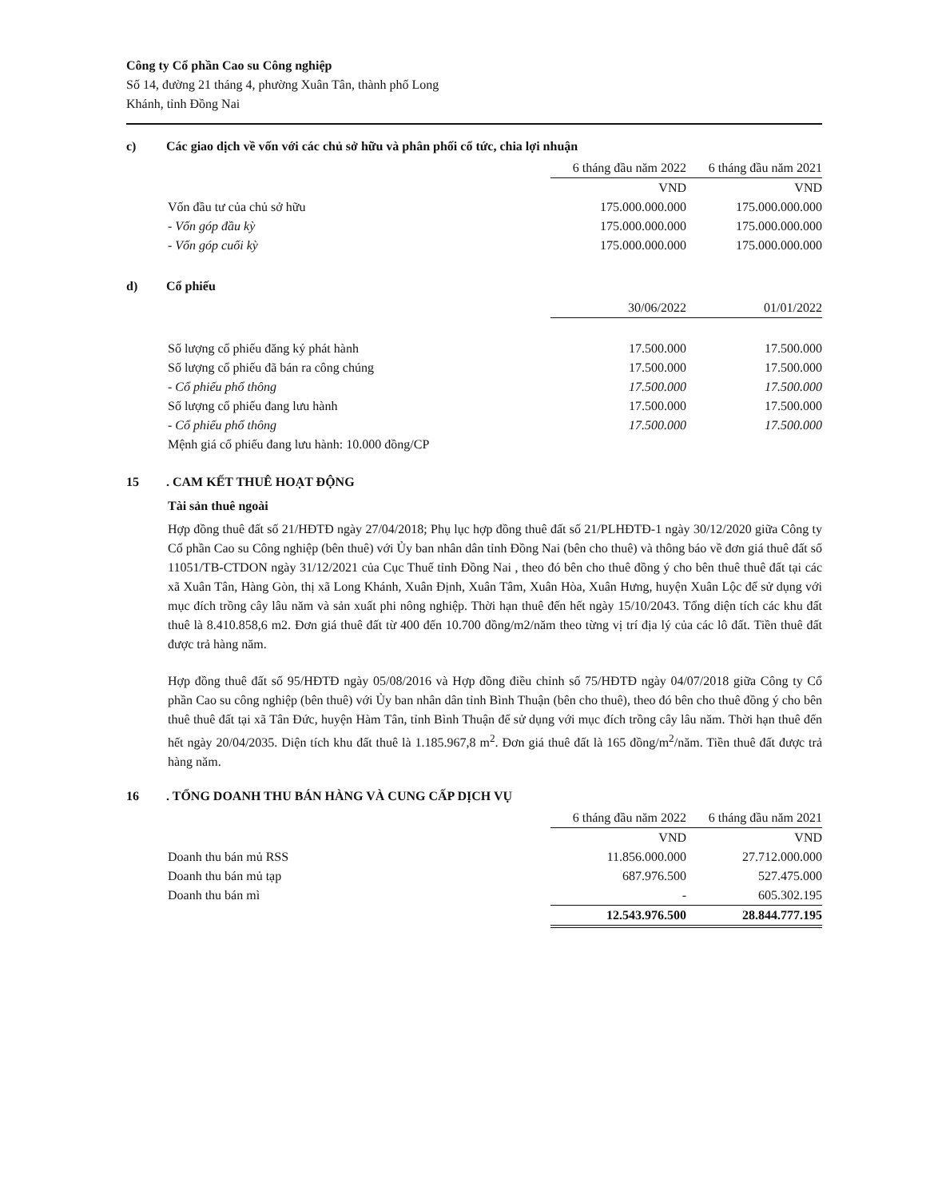Công ty Cổ phần Cao su Công nghiệp
Số 14, đường 21 tháng 4, phường Xuân Tân, thành phố Long
Khánh, tỉnh Đồng Nai
c) Các giao dịch về vốn với các chủ sở hữu và phân phối cổ tức, chia lợi nhuận
| | 6 tháng đầu năm 2022 | 6 tháng đầu năm 2021 |
| --- | --- | --- |
| | VND | VND |
| Vốn đầu tư của chủ sở hữu | 175.000.000.000 | 175.000.000.000 |
| - Vốn góp đầu kỳ | 175.000.000.000 | 175.000.000.000 |
| - Vốn góp cuối kỳ | 175.000.000.000 | 175.000.000.000 |
d) Cổ phiếu
| | 30/06/2022 | 01/01/2022 |
| --- | --- | --- |
| Số lượng cổ phiếu đăng ký phát hành | 17.500.000 | 17.500.000 |
| Số lượng cổ phiếu đã bán ra công chúng | 17.500.000 | 17.500.000 |
| - Cổ phiếu phổ thông | 17.500.000 | 17.500.000 |
| Số lượng cổ phiếu đang lưu hành | 17.500.000 | 17.500.000 |
| - Cổ phiếu phổ thông | 17.500.000 | 17.500.000 |
| Mệnh giá cổ phiếu đang lưu hành: 10.000 đồng/CP | | |
15. CAM KẾT THUÊ HOẠT ĐỘNG
Tài sản thuê ngoài
Hợp đồng thuê đất số 21/HĐTĐ ngày 27/04/2018; Phụ lục hợp đồng thuê đất số 21/PLHĐTĐ-1 ngày 30/12/2020 giữa Công ty Cổ phần Cao su Công nghiệp (bên thuê) với Ủy ban nhân dân tỉnh Đồng Nai (bên cho thuê) và thông báo về đơn giá thuê đất số 11051/TB-CTDON ngày 31/12/2021 của Cục Thuế tỉnh Đồng Nai , theo đó bên cho thuê đồng ý cho bên thuê thuê đất tại các xã Xuân Tân, Hàng Gòn, thị xã Long Khánh, Xuân Định, Xuân Tâm, Xuân Hòa, Xuân Hưng, huyện Xuân Lộc để sử dụng với mục đích trồng cây lâu năm và sản xuất phi nông nghiệp. Thời hạn thuê đến hết ngày 15/10/2043. Tổng diện tích các khu đất thuê là 8.410.858,6 m2. Đơn giá thuê đất từ 400 đến 10.700 đồng/m2/năm theo từng vị trí địa lý của các lô đất. Tiền thuê đất được trả hàng năm.
Hợp đồng thuê đất số 95/HĐTĐ ngày 05/08/2016 và Hợp đồng điều chỉnh số 75/HĐTĐ ngày 04/07/2018 giữa Công ty Cổ phần Cao su công nghiệp (bên thuê) với Ủy ban nhân dân tỉnh Bình Thuận (bên cho thuê), theo đó bên cho thuê đồng ý cho bên thuê thuê đất tại xã Tân Đức, huyện Hàm Tân, tỉnh Bình Thuận để sử dụng với mục đích trồng cây lâu năm. Thời hạn thuê đến hết ngày 20/04/2035. Diện tích khu đất thuê là 1.185.967,8 m<sup>2</sup>. Đơn giá thuê đất là 165 đồng/m<sup>2</sup>/năm. Tiền thuê đất được trả hàng năm.
16. TỔNG DOANH THU BÁN HÀNG VÀ CUNG CẤP DỊCH VỤ
| | 6 tháng đầu năm 2022 | 6 tháng đầu năm 2021 |
| --- | --- | --- |
| | VND | VND |
| Doanh thu bán mủ RSS | 11.856.000.000 | 27.712.000.000 |
| Doanh thu bán mủ tạp | 687.976.500 | 527.475.000 |
| Doanh thu bán mì | - | 605.302.195 |
| | 12.543.976.500 | 28.844.777.195 |